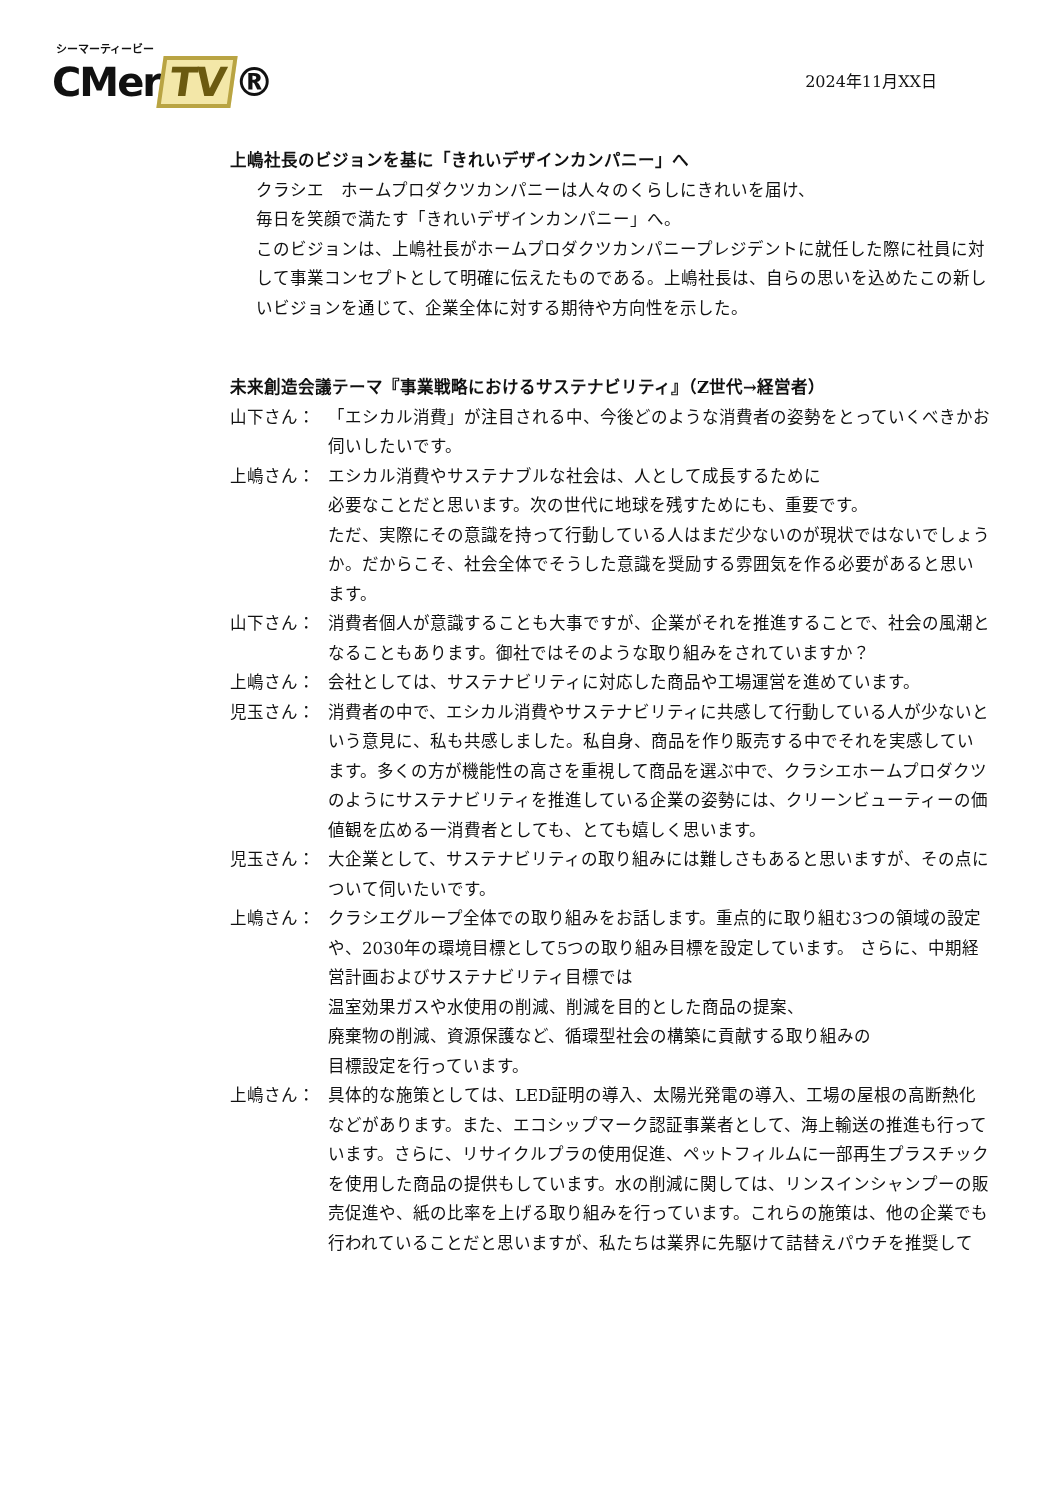シーマーティービー
CMer TV ®
2024年11月XX日
上嶋社長のビジョンを基に「きれいデザインカンパニー」へ
クラシエ　ホームプロダクツカンパニーは人々のくらしにきれいを届け、
毎日を笑顔で満たす「きれいデザインカンパニー」へ。
このビジョンは、上嶋社長がホームプロダクツカンパニープレジデントに就任した際に社員に対して事業コンセプトとして明確に伝えたものである。上嶋社長は、自らの思いを込めたこの新しいビジョンを通じて、企業全体に対する期待や方向性を示した。
未来創造会議テーマ『事業戦略におけるサステナビリティ』（Z世代→経営者）
山下さん： 「エシカル消費」が注目される中、今後どのような消費者の姿勢をとっていくべきかお伺いしたいです。
上嶋さん： エシカル消費やサステナブルな社会は、人として成長するために
必要なことだと思います。次の世代に地球を残すためにも、重要です。
ただ、実際にその意識を持って行動している人はまだ少ないのが現状ではないでしょうか。だからこそ、社会全体でそうした意識を奨励する雰囲気を作る必要があると思います。
山下さん： 消費者個人が意識することも大事ですが、企業がそれを推進することで、社会の風潮となることもあります。御社ではそのような取り組みをされていますか？
上嶋さん： 会社としては、サステナビリティに対応した商品や工場運営を進めています。
児玉さん： 消費者の中で、エシカル消費やサステナビリティに共感して行動している人が少ないという意見に、私も共感しました。私自身、商品を作り販売する中でそれを実感しています。多くの方が機能性の高さを重視して商品を選ぶ中で、クラシエホームプロダクツのようにサステナビリティを推進している企業の姿勢には、クリーンビューティーの価値観を広める一消費者としても、とても嬉しく思います。
児玉さん： 大企業として、サステナビリティの取り組みには難しさもあると思いますが、その点について伺いたいです。
上嶋さん： クラシエグループ全体での取り組みをお話します。重点的に取り組む3つの領域の設定や、2030年の環境目標として5つの取り組み目標を設定しています。 さらに、中期経営計画およびサステナビリティ目標では
温室効果ガスや水使用の削減、削減を目的とした商品の提案、
廃棄物の削減、資源保護など、循環型社会の構築に貢献する取り組みの
目標設定を行っています。
上嶋さん： 具体的な施策としては、LED証明の導入、太陽光発電の導入、工場の屋根の高断熱化などがあります。また、エコシップマーク認証事業者として、海上輸送の推進も行っています。さらに、リサイクルプラの使用促進、ペットフィルムに一部再生プラスチックを使用した商品の提供もしています。水の削減に関しては、リンスインシャンプーの販売促進や、紙の比率を上げる取り組みを行っています。これらの施策は、他の企業でも行われていることだと思いますが、私たちは業界に先駆けて詰替えパウチを推奨して